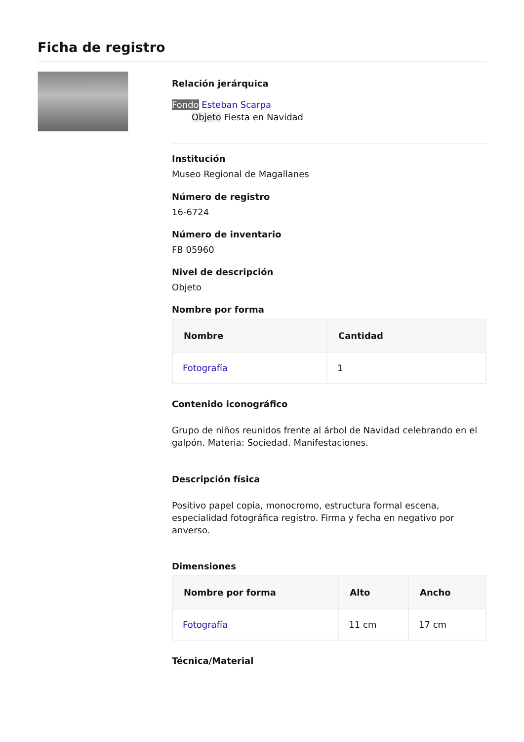Ficha de registro
Relación jerárquica
Fondo Esteban Scarpa
Objeto Fiesta en Navidad
Institución
Museo Regional de Magallanes
Número de registro
16-6724
Número de inventario
FB 05960
Nivel de descripción
Objeto
Nombre por forma
| Nombre | Cantidad |
| --- | --- |
| Fotografía | 1 |
Contenido iconográfico
Grupo de niños reunidos frente al árbol de Navidad celebrando en el galpón. Materia: Sociedad. Manifestaciones.
Descripción física
Positivo papel copia, monocromo, estructura formal escena, especialidad fotográfica registro. Firma y fecha en negativo por anverso.
Dimensiones
| Nombre por forma | Alto | Ancho |
| --- | --- | --- |
| Fotografía | 11 cm | 17 cm |
Técnica/Material